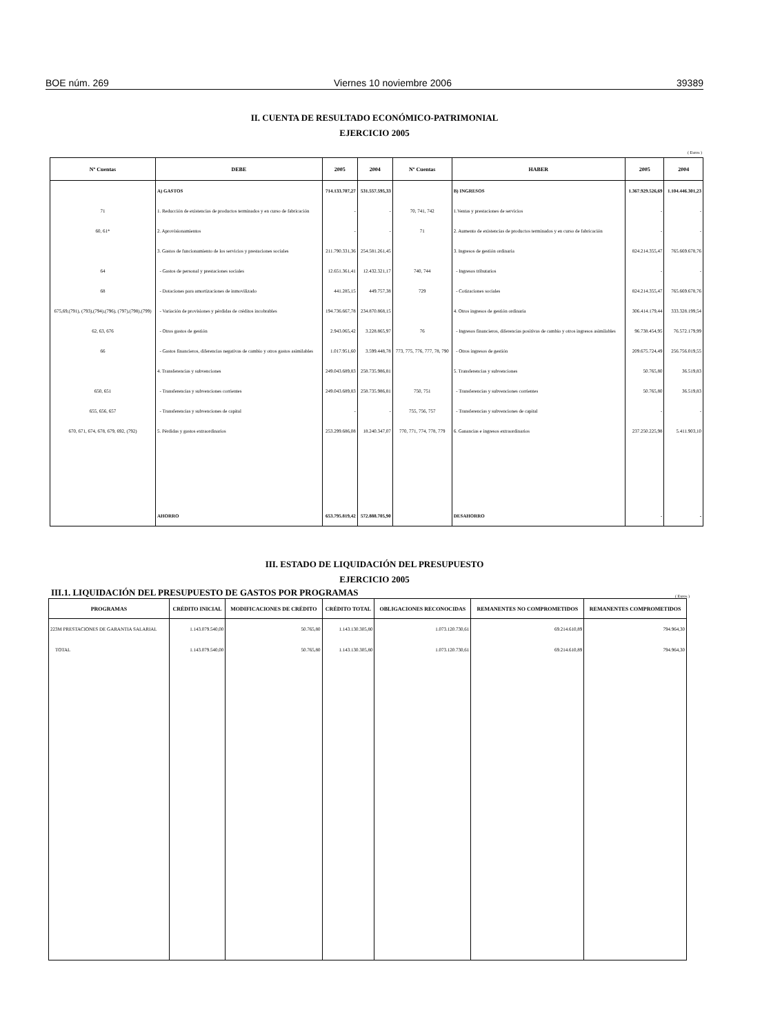BOE núm. 269 Viernes 10 noviembre 2006 39389
II. CUENTA DE RESULTADO ECONÓMICO-PATRIMONIAL
EJERCICIO 2005
( Euros )
| Nº Cuentas | DEBE | 2005 | 2004 | Nº Cuentas | HABER | 2005 | 2004 |
| --- | --- | --- | --- | --- | --- | --- | --- |
| | A) GASTOS | 714.133.707,27 | 531.557.595,33 | | B) INGRESOS | 1.367.929.526,69 | 1.104.446.301,23 |
| 71 | 1. Reducción de existencias de productos terminados y en curso de fabricación | - | - | 70, 741, 742 | 1.Ventas y prestaciones de servicios | - | - |
| 60, 61* | 2. Aprovisionamientos | - | - | 71 | 2. Aumento de existencias de productos terminados y en curso de fabricación | - | - |
| | 3. Gastos de funcionamiento de los servicios y prestaciones sociales | 211.790.331,36 | 254.581.261,45 | | 3. Ingresos de gestión ordinaria | 824.214.355,47 | 765.669.678,76 |
| 64 | - Gastos de personal y prestaciones sociales | 12.651.361,41 | 12.432.321,17 | 740, 744 | - Ingresos tributarios | - | - |
| 68 | - Dotaciones para amortizaciones de inmovilizado | 441.285,15 | 449.757,38 | 729 | - Cotizaciones sociales | 824.214.355,47 | 765.669.678,76 |
| 675,69,(791), (793),(794),(796), (797),(798),(799) | - Variación de provisiones y pérdidas de créditos incobrables | 194.736.667,78 | 234.870.868,15 | | 4. Otros ingresos de gestión ordinaria | 306.414.179,44 | 333.328.199,54 |
| 62, 63, 676 | - Otros gastos de gestión | 2.943.065,42 | 3.228.865,97 | 76 | - Ingresos financieros, diferencias positivas de cambio y otros ingresos asimilables | 96.738.454,95 | 76.572.179,99 |
| 66 | - Gastos financieros, diferencias negativas de cambio y otros gastos asimilables | 1.017.951,60 | 3.599.448,78 | 773, 775, 776, 777, 78, 790 | - Otros ingresos de gestión | 209.675.724,49 | 256.756.019,55 |
| | 4. Transferencias y subvenciones | 249.043.689,83 | 258.735.986,81 | | 5. Transferencias y subvenciones | 50.765,80 | 36.519,83 |
| 650, 651 | - Transferencias y subvenciones corrientes | 249.043.689,83 | 258.735.986,81 | 750, 751 | - Transferencias y subvenciones corrientes | 50.765,80 | 36.519,83 |
| 655, 656, 657 | - Transferencias y subvenciones de capital | - | - | 755, 756, 757 | - Transferencias y subvenciones de capital | - | - |
| 670, 671, 674, 678, 679, 692, (792) | 5. Pérdidas y gastos extraordinarios | 253.299.686,08 | 18.240.347,07 | 770, 771, 774, 778, 779 | 6. Ganancias e ingresos extraordinarios | 237.250.225,98 | 5.411.903,10 |
| | AHORRO | 653.795.819,42 | 572.888.705,90 | | DESAHORRO | - | - |
III. ESTADO DE LIQUIDACIÓN DEL PRESUPUESTO
EJERCICIO 2005
III.1. LIQUIDACIÓN DEL PRESUPUESTO DE GASTOS POR PROGRAMAS
( Euros )
| PROGRAMAS | CRÉDITO INICIAL | MODIFICACIONES DE CRÉDITO | CRÉDITO TOTAL | OBLIGACIONES RECONOCIDAS | REMANENTES NO COMPROMETIDOS | REMANENTES COMPROMETIDOS |
| --- | --- | --- | --- | --- | --- | --- |
| 223M PRESTACIONES DE GARANTIA SALARIAL | 1.143.079.540,00 | 50.765,80 | 1.143.130.305,80 | 1.073.120.730,61 | 69.214.610,89 | 794.964,30 |
| TOTAL | 1.143.079.540,00 | 50.765,80 | 1.143.130.305,80 | 1.073.120.730,61 | 69.214.610,89 | 794.964,30 |